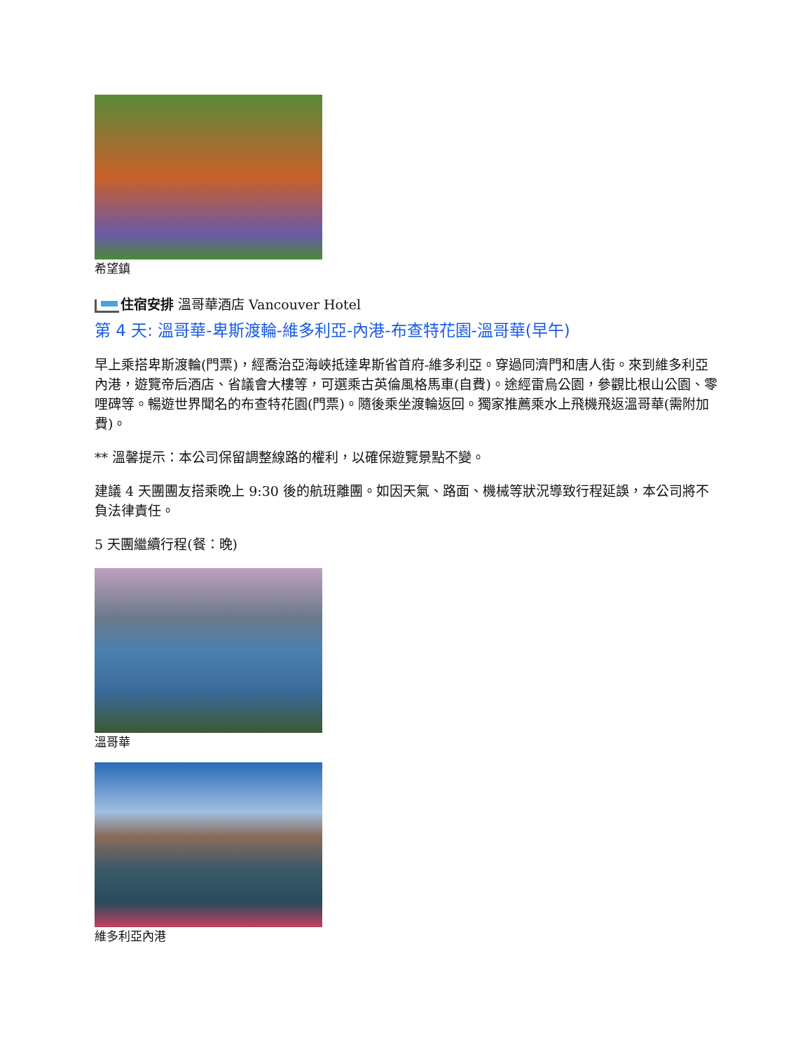希望鎮
住宿安排 溫哥華酒店 Vancouver Hotel
第 4 天: 溫哥華-卑斯渡輪-維多利亞-內港-布查特花園-溫哥華(早午)
早上乘搭卑斯渡輪(門票)，經喬治亞海峽抵達卑斯省首府-維多利亞。穿過同濟門和唐人街。來到維多利亞內港，遊覽帝后酒店、省議會大樓等，可選乘古英倫風格馬車(自費)。途經雷烏公園，參觀比根山公園、零哩碑等。暢遊世界聞名的布查特花園(門票)。隨後乘坐渡輪返回。獨家推薦乘水上飛機飛返溫哥華(需附加費)。
** 溫馨提示：本公司保留調整線路的權利，以確保遊覽景點不變。
建議 4 天團團友搭乘晚上 9:30 後的航班離團。如因天氣、路面、機械等狀況導致行程延誤，本公司將不負法律責任。
5 天團繼續行程(餐：晚)
溫哥華
維多利亞內港